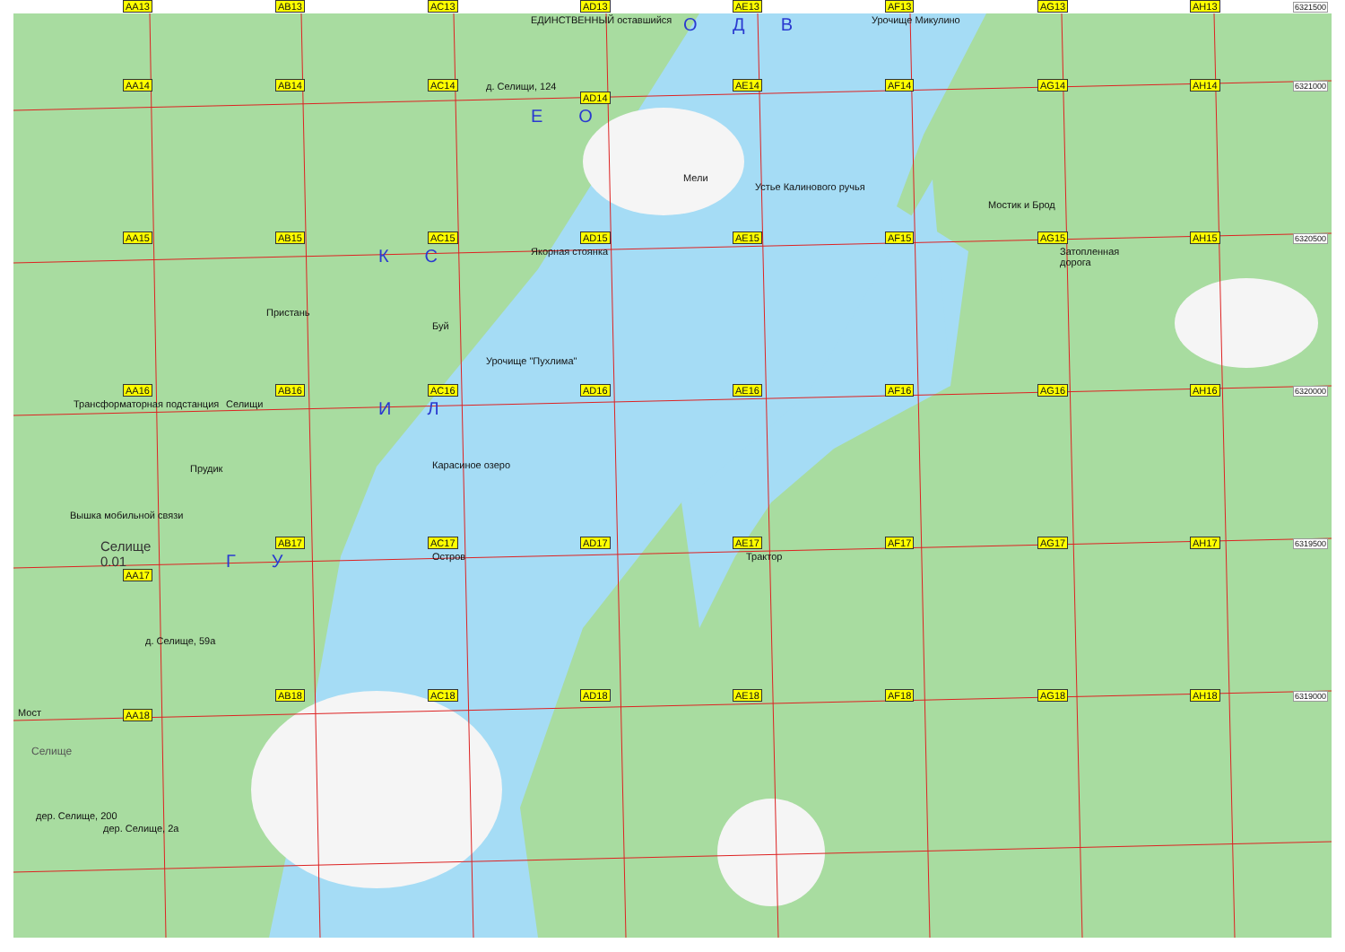AA13
AB13
AC13
AD13
ЕДИНСТВЕННЫЙ оставшийся
AE13
ОДВ
AF13
Урочище Микулино
AG13
AH13
6321500
AA14
AB14
AC14
д. Селищи, 124
AD14
ЕО
AE14
Мели
AF14
Устье Калинового ручья
AG14
Мостик и Брод
AH14
6321000
AA15
AB15
Пристань
AC15
КС
Буй
AD15
Якорная стоянка
Урочище "Пухлима"
AE15
AF15
AG15
Затопленная дорога
AH15
6320500
AA16
Трансформаторная подстанция
AB16
Селищи
Прудик
AC16
ИЛ
AD16
Карасиное озеро
AE16
AF16
AG16
AH16
6320000
Вышка мобильной связи
Селище
0.01
AA17
AB17
ГУ
AC17
Остров
AD17
AE17
Трактор
AF17
AG17
AH17
6319500
Мост
Селище
д. Селище, 59а
AA18
AB18
AC18
AD18
AE18
AF18
AG18
AH18
6319000
дер. Селище, 200
дер. Селище, 2а